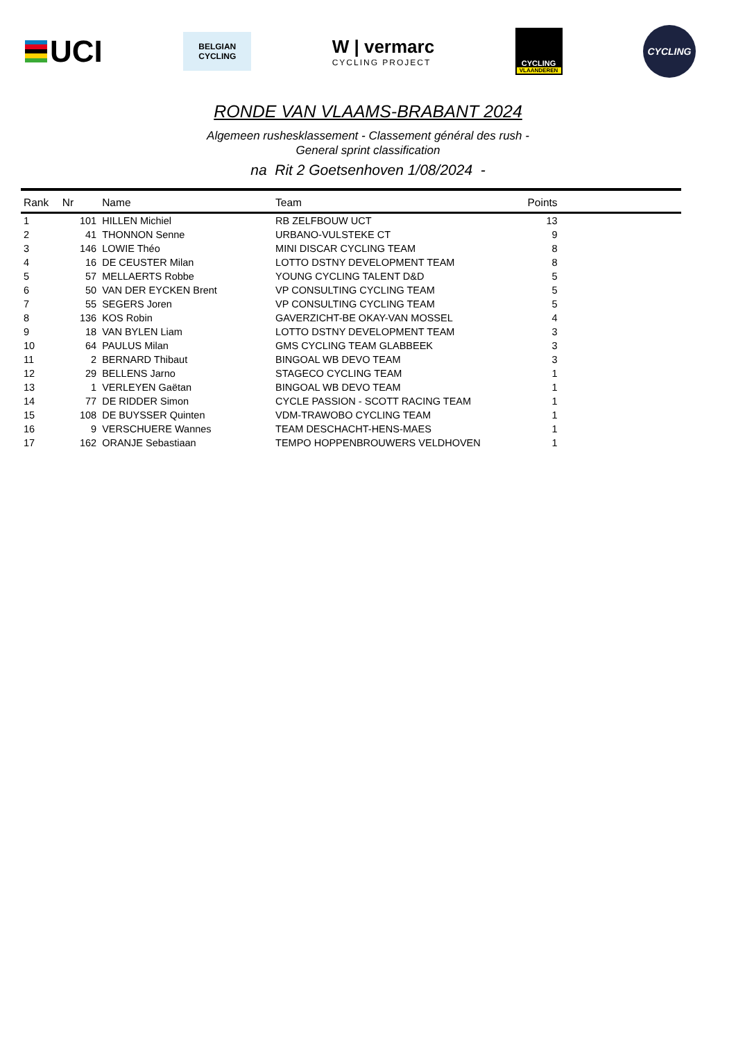UCI
BELGIAN
CYCLING
W | vermarc
CYCLING PROJECT
CYCLING
VLAANDEREN
CYCLING
RONDE VAN VLAAMS-BRABANT 2024
Algemeen rushesklassement - Classement général des rush -
General sprint classification
na Rit 2 Goetsenhoven 1/08/2024 -
| Rank | Nr | Name | Team | Points | |
| --- | --- | --- | --- | --- | --- |
| 1 | 101 | HILLEN Michiel | RB ZELFBOUW UCT | 13 | |
| 2 | 41 | THONNON Senne | URBANO-VULSTEKE CT | 9 | |
| 3 | 146 | LOWIE Théo | MINI DISCAR CYCLING TEAM | 8 | |
| 4 | 16 | DE CEUSTER Milan | LOTTO DSTNY DEVELOPMENT TEAM | 8 | |
| 5 | 57 | MELLAERTS Robbe | YOUNG CYCLING TALENT D&D | 5 | |
| 6 | 50 | VAN DER EYCKEN Brent | VP CONSULTING CYCLING TEAM | 5 | |
| 7 | 55 | SEGERS Joren | VP CONSULTING CYCLING TEAM | 5 | |
| 8 | 136 | KOS Robin | GAVERZICHT-BE OKAY-VAN MOSSEL | 4 | |
| 9 | 18 | VAN BYLEN Liam | LOTTO DSTNY DEVELOPMENT TEAM | 3 | |
| 10 | 64 | PAULUS Milan | GMS CYCLING TEAM GLABBEEK | 3 | |
| 11 | 2 | BERNARD Thibaut | BINGOAL WB DEVO TEAM | 3 | |
| 12 | 29 | BELLENS Jarno | STAGECO CYCLING TEAM | 1 | |
| 13 | 1 | VERLEYEN Gaëtan | BINGOAL WB DEVO TEAM | 1 | |
| 14 | 77 | DE RIDDER Simon | CYCLE PASSION - SCOTT RACING TEAM | 1 | |
| 15 | 108 | DE BUYSSER Quinten | VDM-TRAWOBO CYCLING TEAM | 1 | |
| 16 | 9 | VERSCHUERE Wannes | TEAM DESCHACHT-HENS-MAES | 1 | |
| 17 | 162 | ORANJE Sebastiaan | TEMPO HOPPENBROUWERS VELDHOVEN | 1 | |